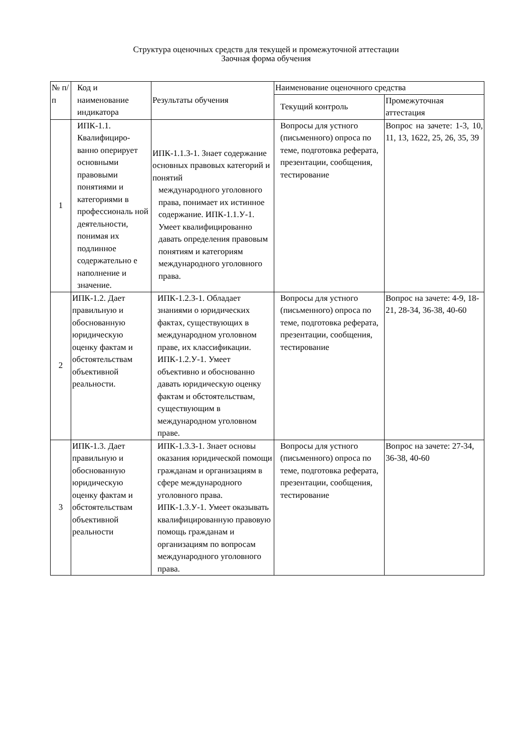Структура оценочных средств для текущей и промежуточной аттестации
Заочная форма обучения
| № п/п | Код и наименование индикатора | Результаты обучения | Наименование оценочного средства | |
| --- | --- | --- | --- | --- |
| | | | Текущий контроль | Промежуточная аттестация |
| 1 | ИПК-1.1. Квалифициро-ванно оперирует основными правовыми понятиями и категориями в профессиональ ной деятельности, понимая их подлинное содержательно е наполнение и значение. | ИПК-1.1.З-1. Знает содержание основных правовых категорий и понятий международного уголовного права, понимает их истинное содержание. ИПК-1.1.У-1. Умеет квалифицированно давать определения правовым понятиям и категориям международного уголовного права. | Вопросы для устного (письменного) опроса по теме, подготовка реферата, презентации, сообщения, тестирование | Вопрос на зачете: 1-3, 10, 11, 13, 1622, 25, 26, 35, 39 |
| 2 | ИПК-1.2. Дает правильную и обоснованную юридическую оценку фактам и обстоятельствам объективной реальности. | ИПК-1.2.З-1. Обладает знаниями о юридических фактах, существующих в международном уголовном праве, их классификации. ИПК-1.2.У-1. Умеет объективно и обоснованно давать юридическую оценку фактам и обстоятельствам, существующим в международном уголовном праве. | Вопросы для устного (письменного) опроса по теме, подготовка реферата, презентации, сообщения, тестирование | Вопрос на зачете: 4-9, 18-21, 28-34, 36-38, 40-60 |
| 3 | ИПК-1.3. Дает правильную и обоснованную юридическую оценку фактам и обстоятельствам объективной реальности | ИПК-1.3.З-1. Знает основы оказания юридической помощи гражданам и организациям в сфере международного уголовного права. ИПК-1.3.У-1. Умеет оказывать квалифицированную правовую помощь гражданам и организациям по вопросам международного уголовного права. | Вопросы для устного (письменного) опроса по теме, подготовка реферата, презентации, сообщения, тестирование | Вопрос на зачете: 27-34, 36-38, 40-60 |